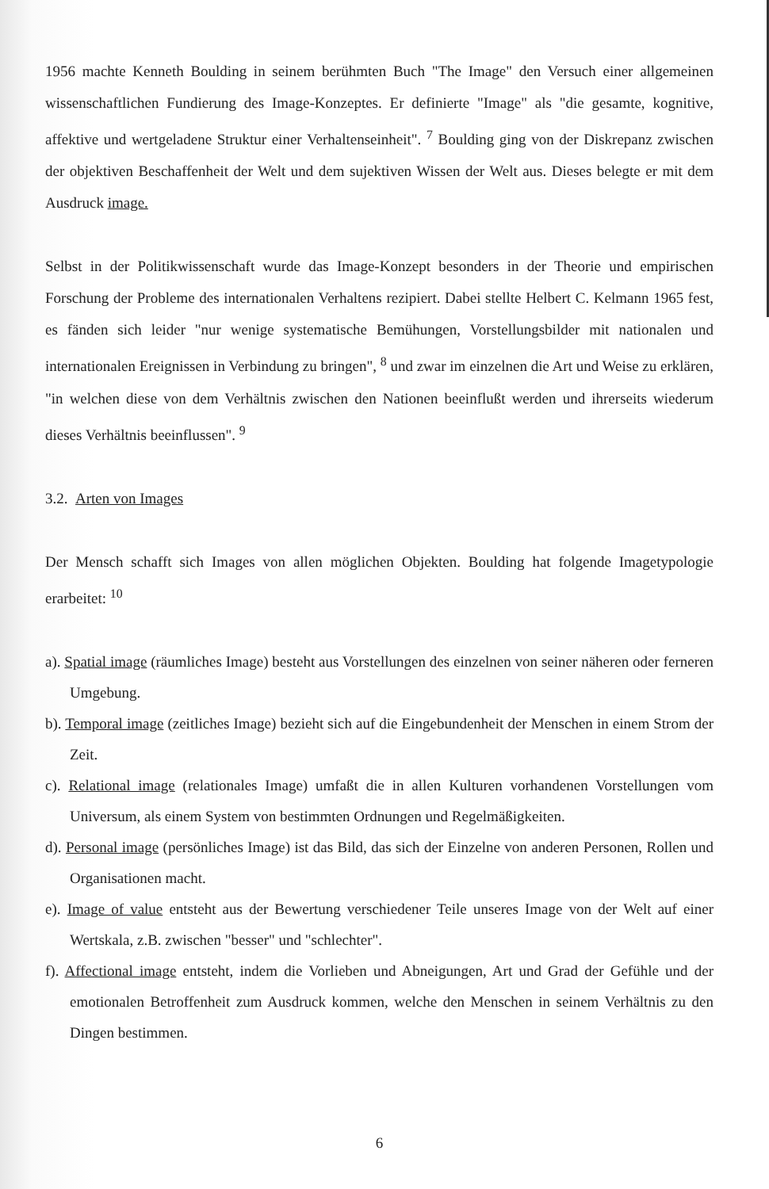1956 machte Kenneth Boulding in seinem berühmten Buch "The Image" den Versuch einer allgemeinen wissenschaftlichen Fundierung des Image-Konzeptes. Er definierte "Image" als "die gesamte, kognitive, affektive und wertgeladene Struktur einer Verhaltenseinheit". <sup>7</sup> Boulding ging von der Diskrepanz zwischen der objektiven Beschaffenheit der Welt und dem sujektiven Wissen der Welt aus. Dieses belegte er mit dem Ausdruck image.
Selbst in der Politikwissenschaft wurde das Image-Konzept besonders in der Theorie und empirischen Forschung der Probleme des internationalen Verhaltens rezipiert. Dabei stellte Helbert C. Kelmann 1965 fest, es fänden sich leider "nur wenige systematische Bemühungen, Vorstellungsbilder mit nationalen und internationalen Ereignissen in Verbindung zu bringen", <sup>8</sup> und zwar im einzelnen die Art und Weise zu erklären, "in welchen diese von dem Verhältnis zwischen den Nationen beeinflußt werden und ihrerseits wiederum dieses Verhältnis beeinflussen". <sup>9</sup>
3.2. Arten von Images
Der Mensch schafft sich Images von allen möglichen Objekten. Boulding hat folgende Imagetypologie erarbeitet: <sup>10</sup>
a). Spatial image (räumliches Image) besteht aus Vorstellungen des einzelnen von seiner näheren oder ferneren Umgebung.
b). Temporal image (zeitliches Image) bezieht sich auf die Eingebundenheit der Menschen in einem Strom der Zeit.
c). Relational image (relationales Image) umfaßt die in allen Kulturen vorhandenen Vorstellungen vom Universum, als einem System von bestimmten Ordnungen und Regelmäßigkeiten.
d). Personal image (persönliches Image) ist das Bild, das sich der Einzelne von anderen Personen, Rollen und Organisationen macht.
e). Image of value entsteht aus der Bewertung verschiedener Teile unseres Image von der Welt auf einer Wertskala, z.B. zwischen "besser" und "schlechter".
f). Affectional image entsteht, indem die Vorlieben und Abneigungen, Art und Grad der Gefühle und der emotionalen Betroffenheit zum Ausdruck kommen, welche den Menschen in seinem Verhältnis zu den Dingen bestimmen.
6